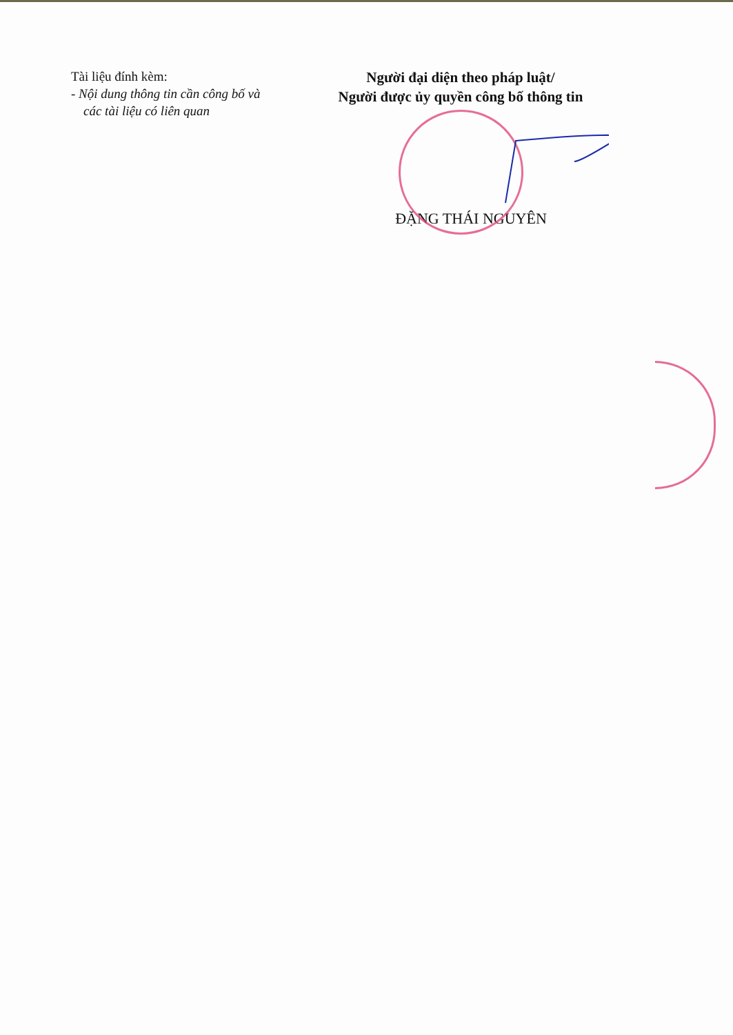Tài liệu đính kèm:
- Nội dung thông tin cần công bố và
các tài liệu có liên quan
Người đại diện theo pháp luật/
Người được ủy quyền công bố thông tin
ĐẶNG THÁI NGUYÊN